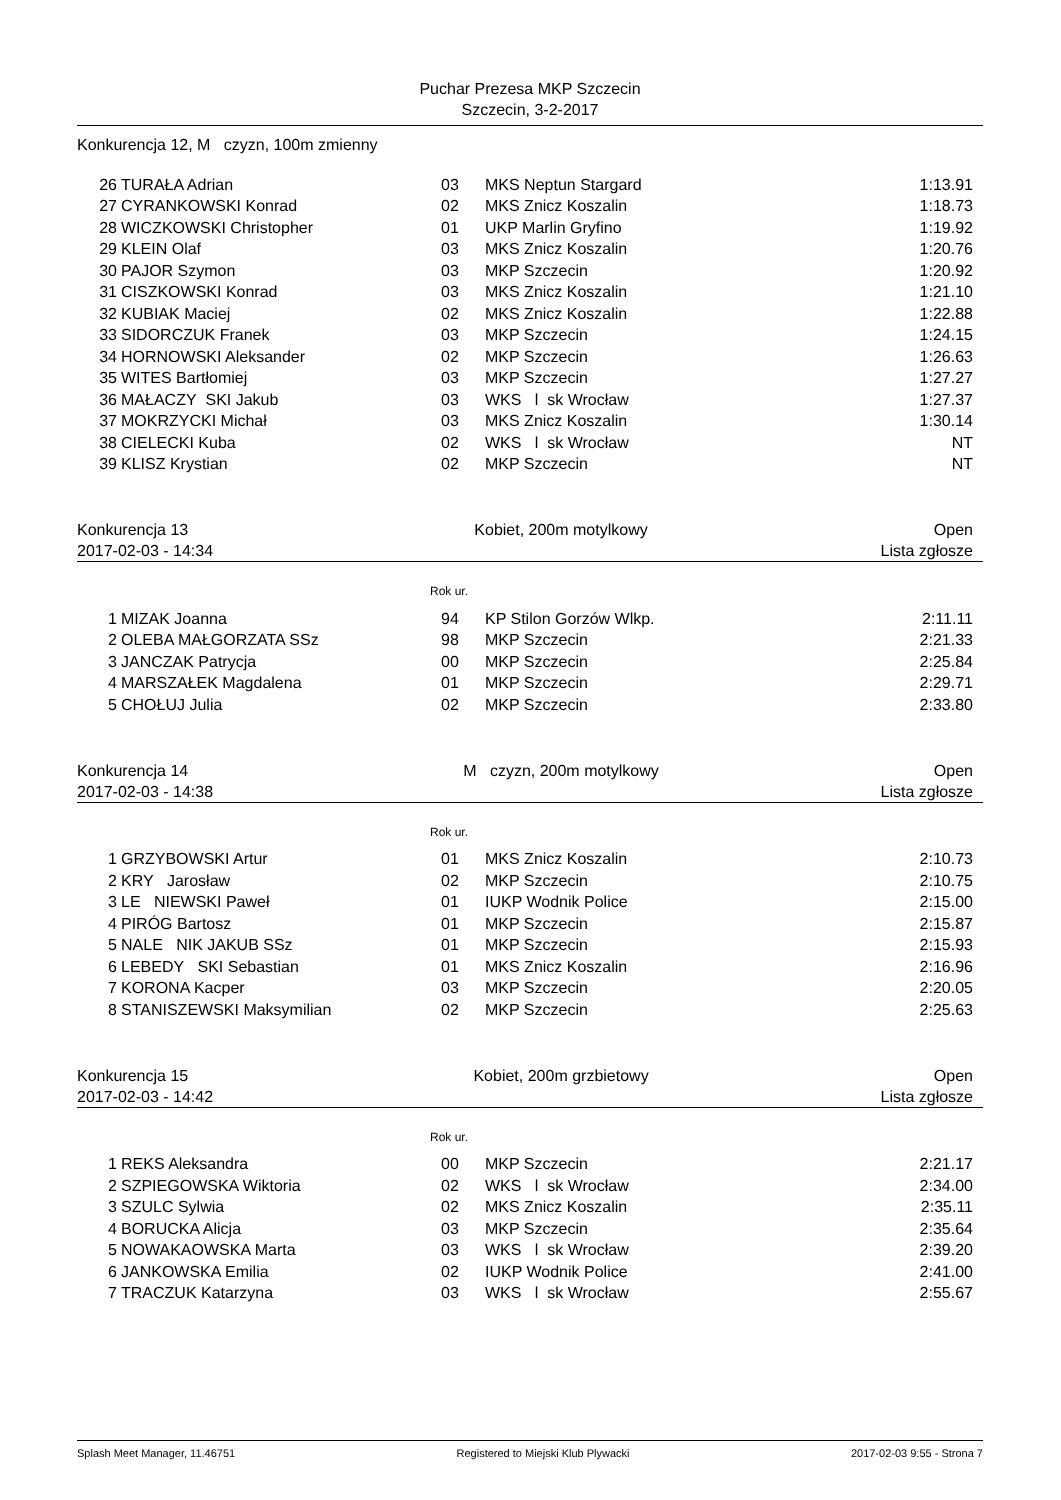Puchar Prezesa MKP Szczecin
Szczecin, 3-2-2017
Konkurencja 12, M czyzn, 100m zmienny
| 26 | TURAŁA Adrian | 03 | MKS Neptun Stargard | 1:13.91 |
| 27 | CYRANKOWSKI Konrad | 02 | MKS Znicz Koszalin | 1:18.73 |
| 28 | WICZKOWSKI Christopher | 01 | UKP Marlin Gryfino | 1:19.92 |
| 29 | KLEIN Olaf | 03 | MKS Znicz Koszalin | 1:20.76 |
| 30 | PAJOR Szymon | 03 | MKP Szczecin | 1:20.92 |
| 31 | CISZKOWSKI Konrad | 03 | MKS Znicz Koszalin | 1:21.10 |
| 32 | KUBIAK Maciej | 02 | MKS Znicz Koszalin | 1:22.88 |
| 33 | SIDORCZUK Franek | 03 | MKP Szczecin | 1:24.15 |
| 34 | HORNOWSKI Aleksander | 02 | MKP Szczecin | 1:26.63 |
| 35 | WITES Bartłomiej | 03 | MKP Szczecin | 1:27.27 |
| 36 | MAŁACZY SKI Jakub | 03 | WKS l sk Wrocław | 1:27.37 |
| 37 | MOKRZYCKI Michał | 03 | MKS Znicz Koszalin | 1:30.14 |
| 38 | CIELECKI Kuba | 02 | WKS l sk Wrocław | NT |
| 39 | KLISZ Krystian | 02 | MKP Szczecin | NT |
Konkurencja 13 Kobiet, 200m motylkowy Open
2017-02-03 - 14:34 Lista zgłosze
Rok ur.
| 1 | MIZAK Joanna | 94 | KP Stilon Gorzów Wlkp. | 2:11.11 |
| 2 | OLEBA MAŁGORZATA SSz | 98 | MKP Szczecin | 2:21.33 |
| 3 | JANCZAK Patrycja | 00 | MKP Szczecin | 2:25.84 |
| 4 | MARSZAŁEK Magdalena | 01 | MKP Szczecin | 2:29.71 |
| 5 | CHOŁUJ Julia | 02 | MKP Szczecin | 2:33.80 |
Konkurencja 14 M czyzn, 200m motylkowy Open
2017-02-03 - 14:38 Lista zgłosze
Rok ur.
| 1 | GRZYBOWSKI Artur | 01 | MKS Znicz Koszalin | 2:10.73 |
| 2 | KRY Jarosław | 02 | MKP Szczecin | 2:10.75 |
| 3 | LE NIEWSKI Paweł | 01 | IUKP Wodnik Police | 2:15.00 |
| 4 | PIRÓG Bartosz | 01 | MKP Szczecin | 2:15.87 |
| 5 | NALE NIK JAKUB SSz | 01 | MKP Szczecin | 2:15.93 |
| 6 | LEBEDY SKI Sebastian | 01 | MKS Znicz Koszalin | 2:16.96 |
| 7 | KORONA Kacper | 03 | MKP Szczecin | 2:20.05 |
| 8 | STANISZEWSKI Maksymilian | 02 | MKP Szczecin | 2:25.63 |
Konkurencja 15 Kobiet, 200m grzbietowy Open
2017-02-03 - 14:42 Lista zgłosze
Rok ur.
| 1 | REKS Aleksandra | 00 | MKP Szczecin | 2:21.17 |
| 2 | SZPIEGOWSKA Wiktoria | 02 | WKS l sk Wrocław | 2:34.00 |
| 3 | SZULC Sylwia | 02 | MKS Znicz Koszalin | 2:35.11 |
| 4 | BORUCKA Alicja | 03 | MKP Szczecin | 2:35.64 |
| 5 | NOWAKAOWSKA Marta | 03 | WKS l sk Wrocław | 2:39.20 |
| 6 | JANKOWSKA Emilia | 02 | IUKP Wodnik Police | 2:41.00 |
| 7 | TRACZUK Katarzyna | 03 | WKS l sk Wrocław | 2:55.67 |
Splash Meet Manager, 11.46751 Registered to Miejski Klub Plywacki 2017-02-03 9:55 - Strona 7